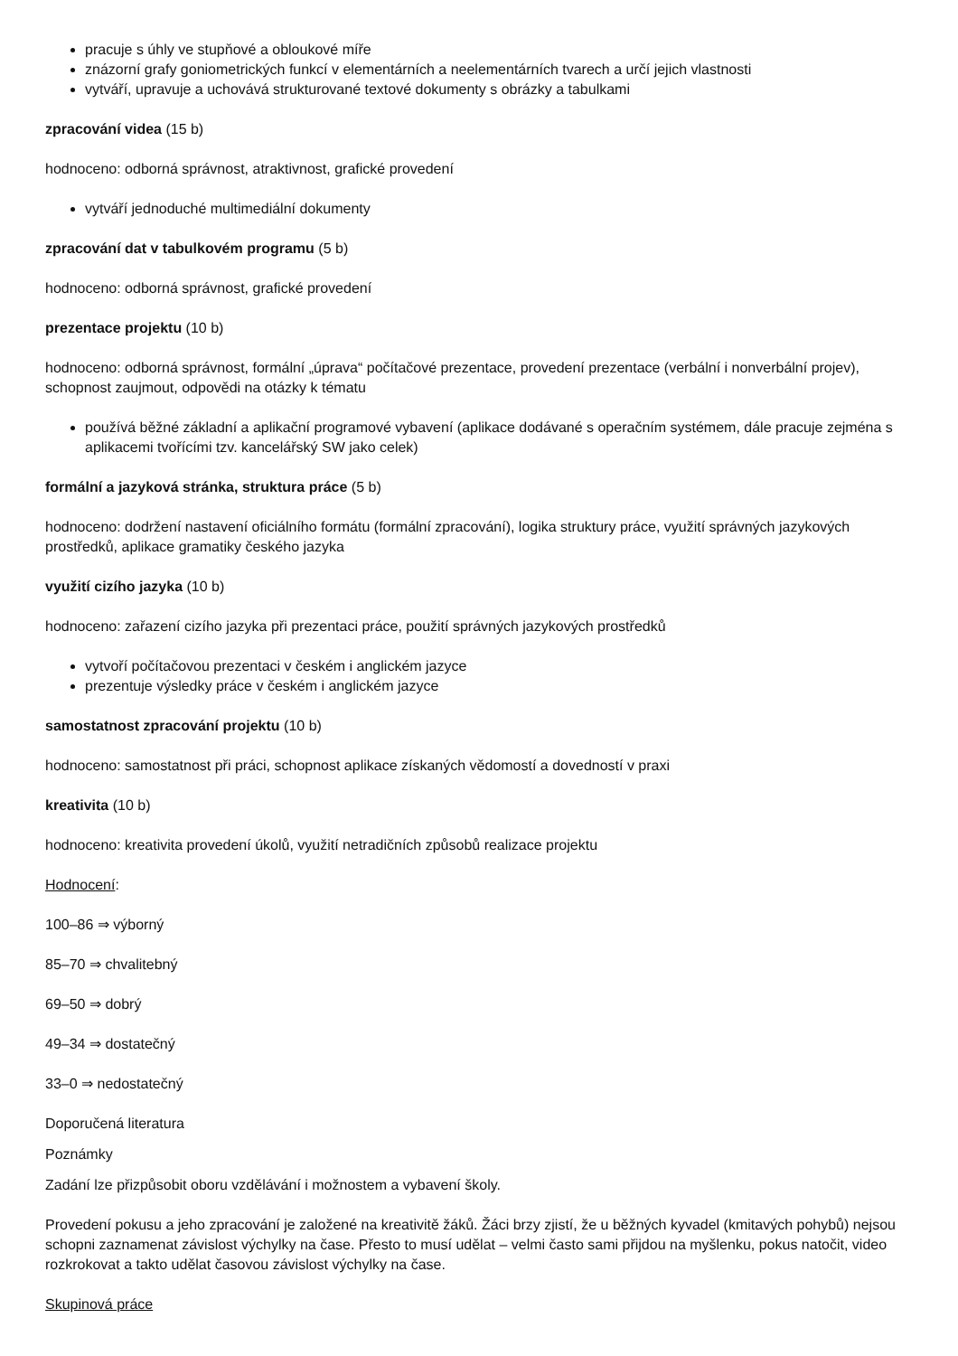pracuje s úhly ve stupňové a obloukové míře
znázorní grafy goniometrických funkcí v elementárních a neelementárních tvarech a určí jejich vlastnosti
vytváří, upravuje a uchovává strukturované textové dokumenty s obrázky a tabulkami
zpracování videa (15 b)
hodnoceno: odborná správnost, atraktivnost, grafické provedení
vytváří jednoduché multimediální dokumenty
zpracování dat v tabulkovém programu (5 b)
hodnoceno: odborná správnost, grafické provedení
prezentace projektu (10 b)
hodnoceno: odborná správnost, formální „úprava“ počítačové prezentace, provedení prezentace (verbální i nonverbální projev), schopnost zaujmout, odpovědi na otázky k tématu
používá běžné základní a aplikační programové vybavení (aplikace dodávané s operačním systémem, dále pracuje zejména s aplikacemi tvořícími tzv. kancelářský SW jako celek)
formální a jazyková stránka, struktura práce (5 b)
hodnoceno: dodržení nastavení oficiálního formátu (formální zpracování), logika struktury práce, využití správných jazykových prostředků, aplikace gramatiky českého jazyka
využití cizího jazyka (10 b)
hodnoceno: zařazení cizího jazyka při prezentaci práce, použití správných jazykových prostředků
vytvoří počítačovou prezentaci v českém i anglickém jazyce
prezentuje výsledky práce v českém i anglickém jazyce
samostatnost zpracování projektu (10 b)
hodnoceno: samostatnost při práci, schopnost aplikace získaných vědomostí a dovedností v praxi
kreativita (10 b)
hodnoceno: kreativita provedení úkolů, využití netradičních způsobů realizace projektu
Hodnocení:
100–86 ⇒ výborný
85–70 ⇒ chvalitebný
69–50 ⇒ dobrý
49–34 ⇒ dostatečný
33–0 ⇒ nedostatečný
Doporučená literatura
Poznámky
Zadání lze přizpůsobit oboru vzdělávání i možnostem a vybavení školy.
Provedení pokusu a jeho zpracování je založené na kreativitě žáků. Žáci brzy zjistí, že u běžných kyvadel (kmitavých pohybů) nejsou schopni zaznamenat závislost výchylky na čase. Přesto to musí udělat – velmi často sami přijdou na myšlenku, pokus natočit, video rozkrokovat a takto udělat časovou závislost výchylky na čase.
Skupinová práce